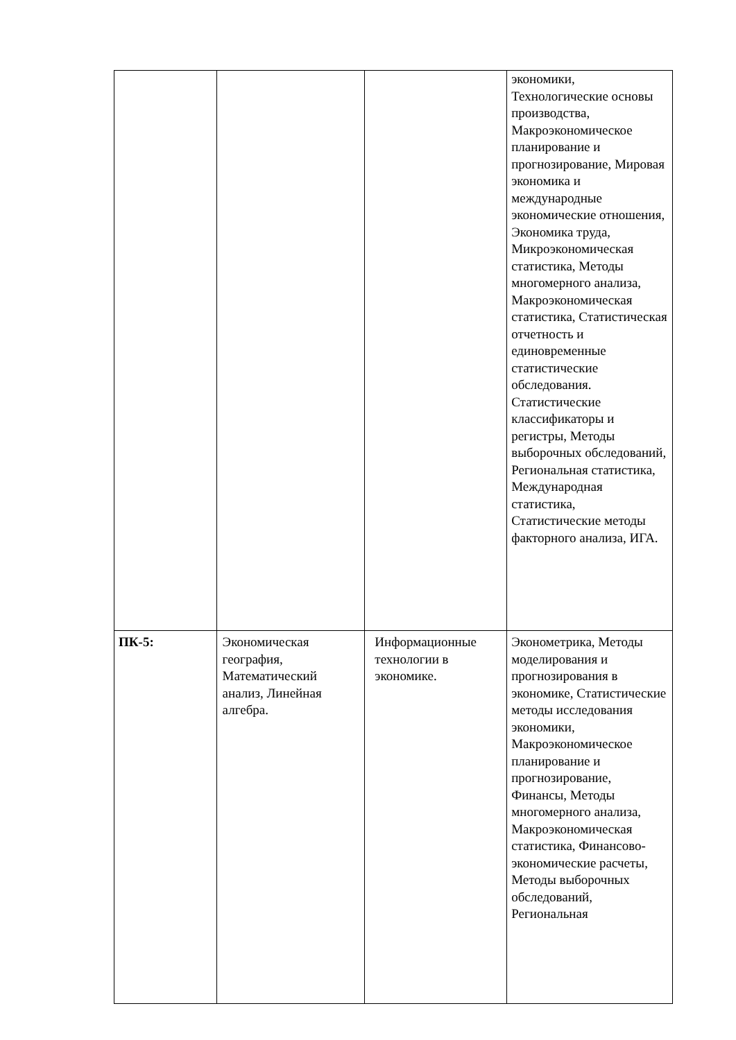| | | | экономики, Технологические основы производства, Макроэкономическое планирование и прогнозирование, Мировая экономика и международные экономические отношения, Экономика труда, Микроэкономическая статистика, Методы многомерного анализа, Макроэкономическая статистика, Статистическая отчетность и единовременные статистические обследования. Статистические классификаторы и регистры, Методы выборочных обследований, Региональная статистика, Международная статистика, Статистические методы факторного анализа, ИГА. |
| ПК-5: | Экономическая география, Математический анализ, Линейная алгебра. | Информационные технологии в экономике. | Эконометрика, Методы моделирования и прогнозирования в экономике, Статистические методы исследования экономики, Макроэкономическое планирование и прогнозирование, Финансы, Методы многомерного анализа, Макроэкономическая статистика, Финансово-экономические расчеты, Методы выборочных обследований, Региональная |